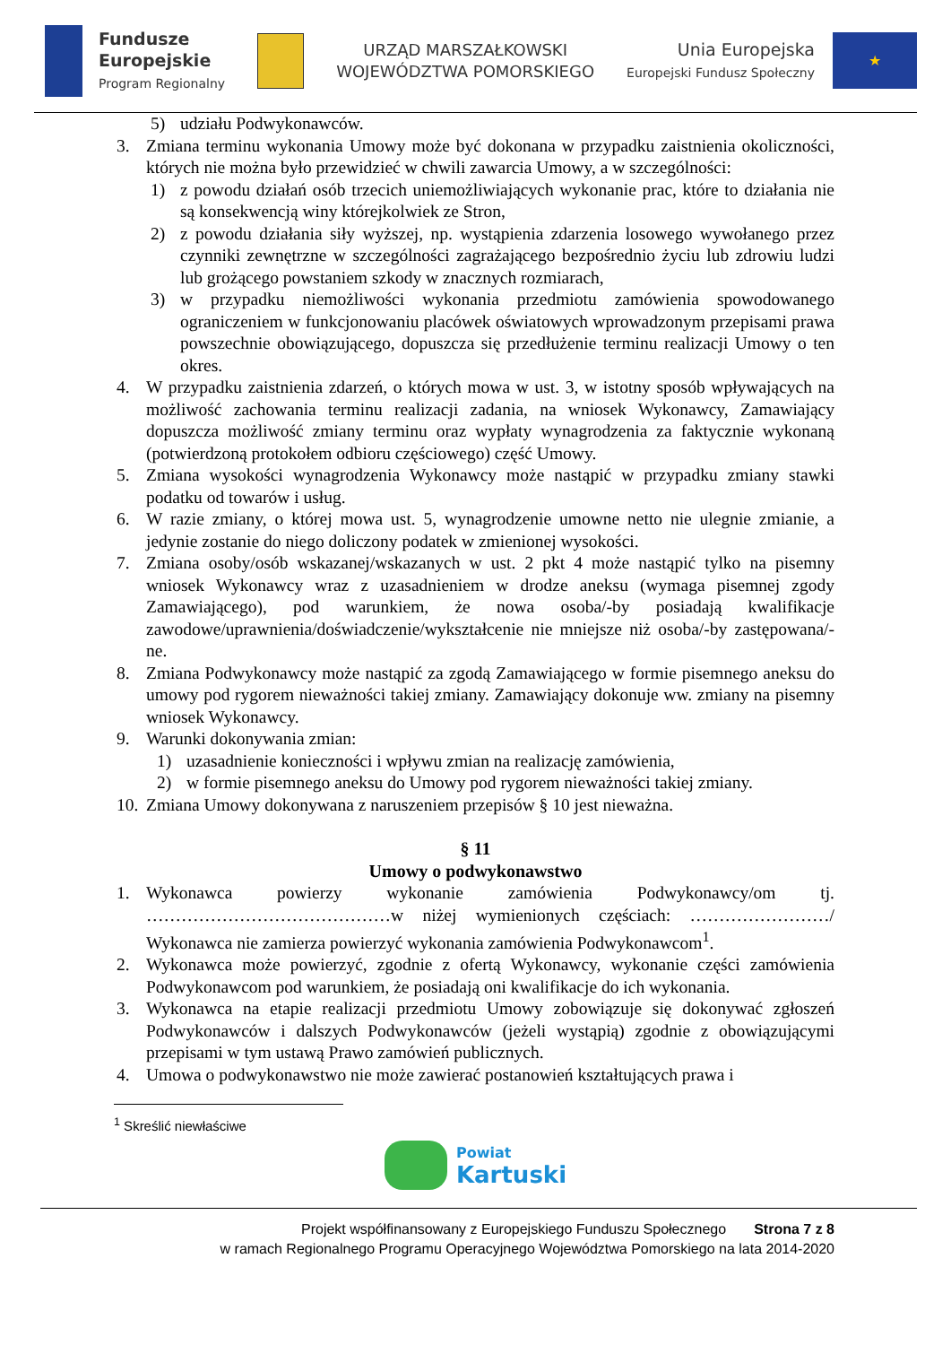Fundusze
Europejskie
Program Regionalny
URZĄD MARSZAŁKOWSKI
WOJEWÓDZTWA POMORSKIEGO
Unia Europejska
Europejski Fundusz Społeczny
★
5) udziału Podwykonawców.
3. Zmiana terminu wykonania Umowy może być dokonana w przypadku zaistnienia okoliczności, których nie można było przewidzieć w chwili zawarcia Umowy, a w szczególności:
1) z powodu działań osób trzecich uniemożliwiających wykonanie prac, które to działania nie są konsekwencją winy którejkolwiek ze Stron,
2) z powodu działania siły wyższej, np. wystąpienia zdarzenia losowego wywołanego przez czynniki zewnętrzne w szczególności zagrażającego bezpośrednio życiu lub zdrowiu ludzi lub grożącego powstaniem szkody w znacznych rozmiarach,
3) w przypadku niemożliwości wykonania przedmiotu zamówienia spowodowanego ograniczeniem w funkcjonowaniu placówek oświatowych wprowadzonym przepisami prawa powszechnie obowiązującego, dopuszcza się przedłużenie terminu realizacji Umowy o ten okres.
4. W przypadku zaistnienia zdarzeń, o których mowa w ust. 3, w istotny sposób wpływających na możliwość zachowania terminu realizacji zadania, na wniosek Wykonawcy, Zamawiający dopuszcza możliwość zmiany terminu oraz wypłaty wynagrodzenia za faktycznie wykonaną (potwierdzoną protokołem odbioru częściowego) część Umowy.
5. Zmiana wysokości wynagrodzenia Wykonawcy może nastąpić w przypadku zmiany stawki podatku od towarów i usług.
6. W razie zmiany, o której mowa ust. 5, wynagrodzenie umowne netto nie ulegnie zmianie, a jedynie zostanie do niego doliczony podatek w zmienionej wysokości.
7. Zmiana osoby/osób wskazanej/wskazanych w ust. 2 pkt 4 może nastąpić tylko na pisemny wniosek Wykonawcy wraz z uzasadnieniem w drodze aneksu (wymaga pisemnej zgody Zamawiającego), pod warunkiem, że nowa osoba/-by posiadają kwalifikacje zawodowe/uprawnienia/doświadczenie/wykształcenie nie mniejsze niż osoba/-by zastępowana/-ne.
8. Zmiana Podwykonawcy może nastąpić za zgodą Zamawiającego w formie pisemnego aneksu do umowy pod rygorem nieważności takiej zmiany. Zamawiający dokonuje ww. zmiany na pisemny wniosek Wykonawcy.
9. Warunki dokonywania zmian:
1) uzasadnienie konieczności i wpływu zmian na realizację zamówienia,
2) w formie pisemnego aneksu do Umowy pod rygorem nieważności takiej zmiany.
10. Zmiana Umowy dokonywana z naruszeniem przepisów § 10 jest nieważna.
§ 11
Umowy o podwykonawstwo
1. Wykonawca powierzy wykonanie zamówienia Podwykonawcy/om tj. ……………………………………w niżej wymienionych częściach: ……………………/ Wykonawca nie zamierza powierzyć wykonania zamówienia Podwykonawcom<sup>1</sup>.
2. Wykonawca może powierzyć, zgodnie z ofertą Wykonawcy, wykonanie części zamówienia Podwykonawcom pod warunkiem, że posiadają oni kwalifikacje do ich wykonania.
3. Wykonawca na etapie realizacji przedmiotu Umowy zobowiązuje się dokonywać zgłoszeń Podwykonawców i dalszych Podwykonawców (jeżeli wystąpią) zgodnie z obowiązującymi przepisami w tym ustawą Prawo zamówień publicznych.
4. Umowa o podwykonawstwo nie może zawierać postanowień kształtujących prawa i
<sup>1</sup> Skreślić niewłaściwe
Powiat
Kartuski
Projekt współfinansowany z Europejskiego Funduszu Społecznego Strona 7 z 8
w ramach Regionalnego Programu Operacyjnego Województwa Pomorskiego na lata 2014-2020